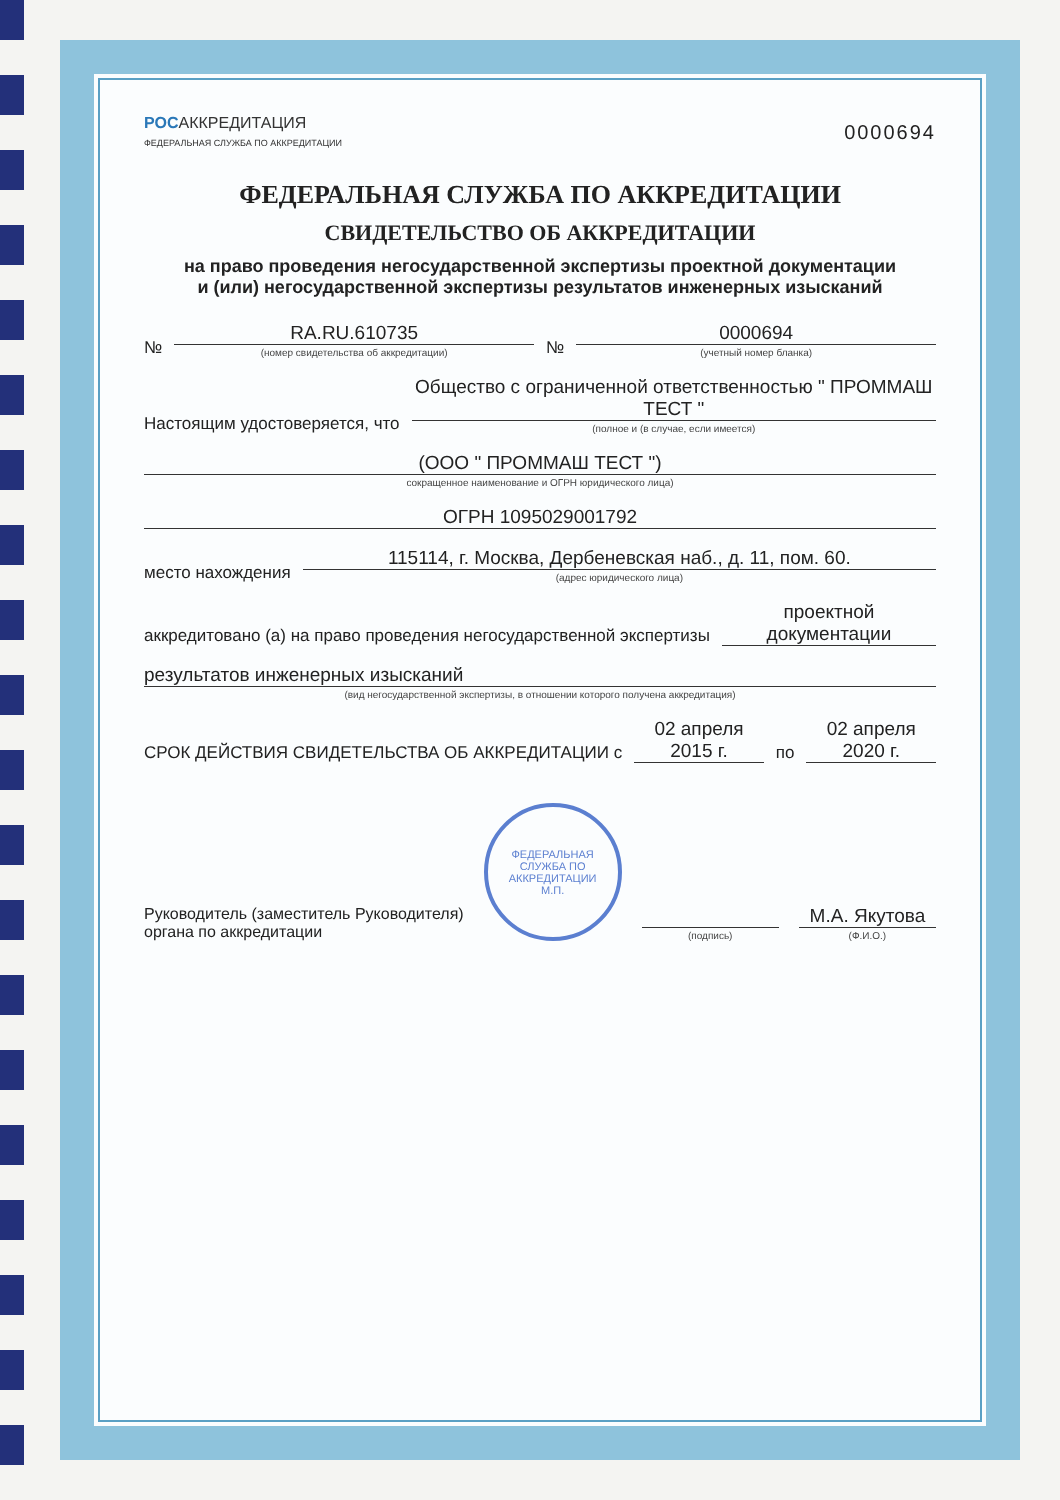РОСАККРЕДИТАЦИЯ
ФЕДЕРАЛЬНАЯ СЛУЖБА ПО АККРЕДИТАЦИИ
0000694
ФЕДЕРАЛЬНАЯ СЛУЖБА ПО АККРЕДИТАЦИИ
СВИДЕТЕЛЬСТВО ОБ АККРЕДИТАЦИИ
на право проведения негосударственной экспертизы проектной документации
и (или) негосударственной экспертизы результатов инженерных изысканий
№
RA.RU.610735
(номер свидетельства об аккредитации)
№
0000694
(учетный номер бланка)
Настоящим удостоверяется, что
Общество с ограниченной ответственностью " ПРОММАШ ТЕСТ "
(полное и (в случае, если имеется)
(ООО " ПРОММАШ ТЕСТ ")
сокращенное наименование и ОГРН юридического лица)
ОГРН 1095029001792
место нахождения
115114, г. Москва, Дербеневская наб., д. 11, пом. 60.
(адрес юридического лица)
аккредитовано (а) на право проведения негосударственной экспертизы
проектной документации
результатов инженерных изысканий
(вид негосударственной экспертизы, в отношении которого получена аккредитация)
СРОК ДЕЙСТВИЯ СВИДЕТЕЛЬСТВА ОБ АККРЕДИТАЦИИ с
02 апреля 2015 г.
по
02 апреля 2020 г.
Руководитель (заместитель Руководителя)
органа по аккредитации
ФЕДЕРАЛЬНАЯ СЛУЖБА ПО АККРЕДИТАЦИИ
М.П.
(подпись)
М.А. Якутова
(Ф.И.О.)